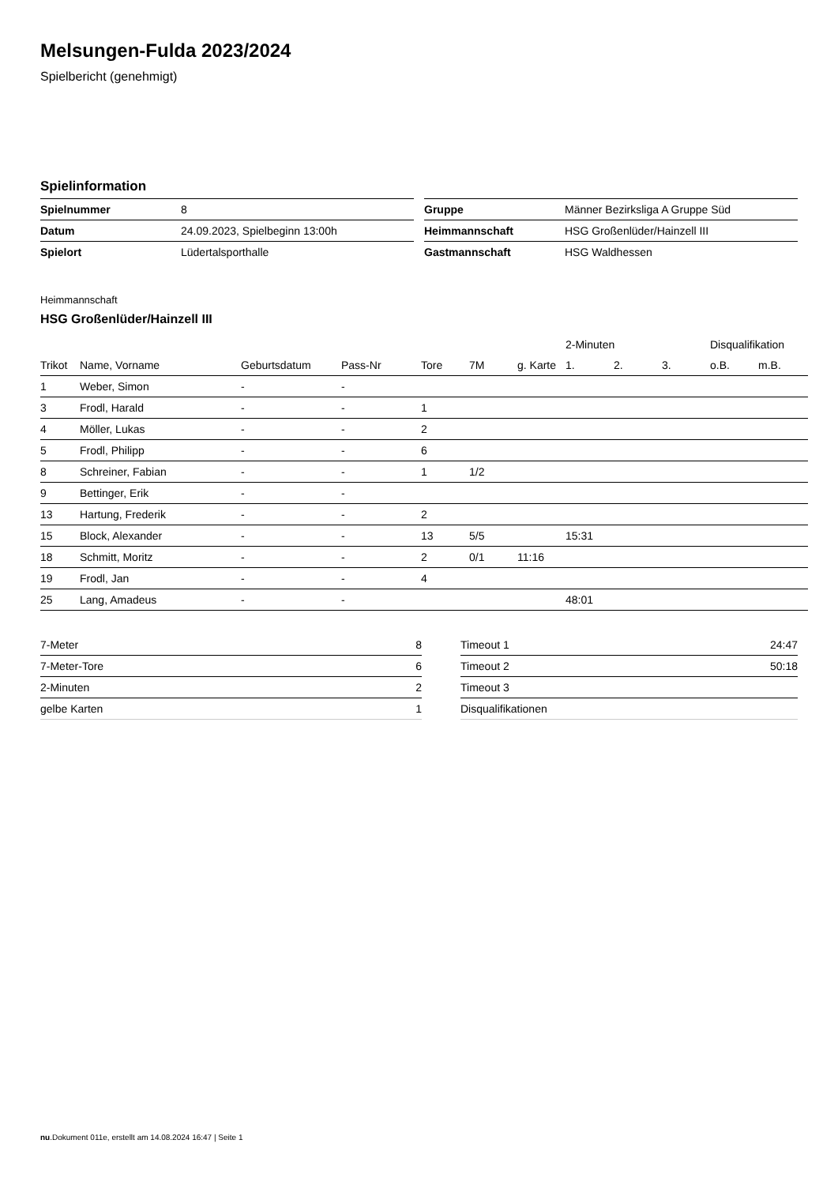Melsungen-Fulda 2023/2024
Spielbericht (genehmigt)
Spielinformation
| Spielnummer | 8 |
| Datum | 24.09.2023, Spielbeginn 13:00h |
| Spielort | Lüdertalsporthalle |
| Gruppe | Männer Bezirksliga A Gruppe Süd |
| Heimmannschaft | HSG Großenlüder/Hainzell III |
| Gastmannschaft | HSG Waldhessen |
Heimmannschaft
HSG Großenlüder/Hainzell III
| | | | | | | | 2-Minuten | | | Disqualifikation | |
| --- | --- | --- | --- | --- | --- | --- | --- | --- | --- | --- | --- |
| Trikot | Name, Vorname | Geburtsdatum | Pass-Nr | Tore | 7M | g. Karte | 1. | 2. | 3. | o.B. | m.B. |
| 1 | Weber, Simon | - | - | | | | | | | | |
| 3 | Frodl, Harald | - | - | 1 | | | | | | | |
| 4 | Möller, Lukas | - | - | 2 | | | | | | | |
| 5 | Frodl, Philipp | - | - | 6 | | | | | | | |
| 8 | Schreiner, Fabian | - | - | 1 | 1/2 | | | | | | |
| 9 | Bettinger, Erik | - | - | | | | | | | | |
| 13 | Hartung, Frederik | - | - | 2 | | | | | | | |
| 15 | Block, Alexander | - | - | 13 | 5/5 | | 15:31 | | | | |
| 18 | Schmitt, Moritz | - | - | 2 | 0/1 | 11:16 | | | | | |
| 19 | Frodl, Jan | - | - | 4 | | | | | | | |
| 25 | Lang, Amadeus | - | - | | | | 48:01 | | | | |
| 7-Meter | 8 |
| 7-Meter-Tore | 6 |
| 2-Minuten | 2 |
| gelbe Karten | 1 |
| Timeout 1 | 24:47 |
| Timeout 2 | 50:18 |
| Timeout 3 | |
| Disqualifikationen | |
nu.Dokument 011e, erstellt am 14.08.2024 16:47 | Seite 1